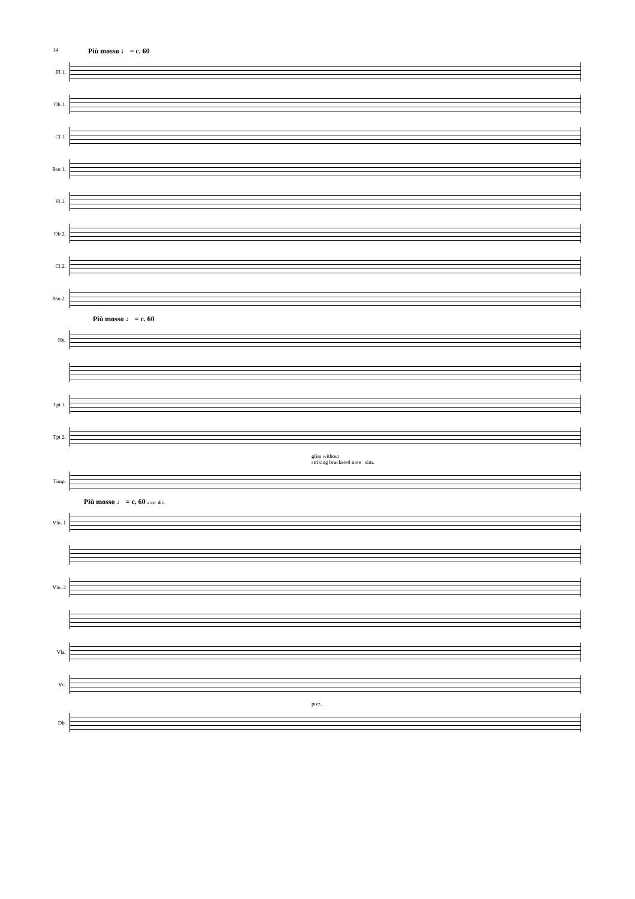14 Più mosso ♩ = c. 60
Fl 1.
Ob 1.
Cl 1.
Bsn 1.
Fl 2.
Ob 2.
Cl 2.
Bsn 2.
Più mosso ♩ = c. 60
Hn.
Tpt 1.
Tpt 2.
gliss without
striking bracketed note sim.
Timp.
Più mosso ♩ = c. 60 arco. div.
Vln. 1
Vln. 2
Vla.
Vc.
pizz.
Db.